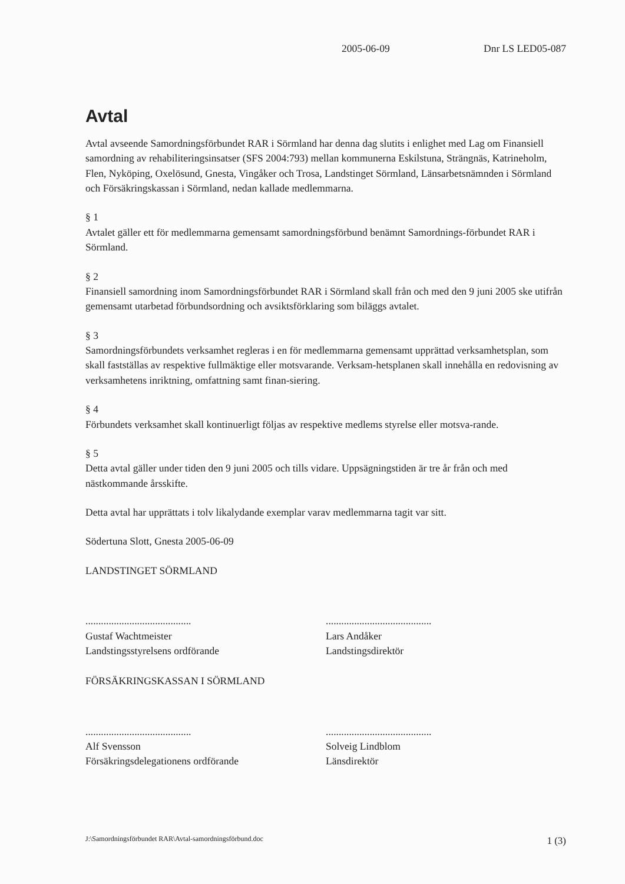2005-06-09 Dnr LS LED05-087
Avtal
Avtal avseende Samordningsförbundet RAR i Sörmland har denna dag slutits i enlighet med Lag om Finansiell samordning av rehabiliteringsinsatser (SFS 2004:793) mellan kommunerna Eskilstuna, Strängnäs, Katrineholm, Flen, Nyköping, Oxelösund, Gnesta, Vingåker och Trosa, Landstinget Sörmland, Länsarbetsnämnden i Sörmland och Försäkringskassan i Sörmland, nedan kallade medlemmarna.
§ 1
Avtalet gäller ett för medlemmarna gemensamt samordningsförbund benämnt Samordnings-förbundet RAR i Sörmland.
§ 2
Finansiell samordning inom Samordningsförbundet RAR i Sörmland skall från och med den 9 juni 2005 ske utifrån gemensamt utarbetad förbundsordning och avsiktsförklaring som biläggs avtalet.
§ 3
Samordningsförbundets verksamhet regleras i en för medlemmarna gemensamt upprättad verksamhetsplan, som skall fastställas av respektive fullmäktige eller motsvarande. Verksam-hetsplanen skall innehålla en redovisning av verksamhetens inriktning, omfattning samt finan-siering.
§ 4
Förbundets verksamhet skall kontinuerligt följas av respektive medlems styrelse eller motsva-rande.
§ 5
Detta avtal gäller under tiden den 9 juni 2005 och tills vidare. Uppsägningstiden är tre år från och med nästkommande årsskifte.
Detta avtal har upprättats i tolv likalydande exemplar varav medlemmarna tagit var sitt.
Södertuna Slott, Gnesta 2005-06-09
LANDSTINGET SÖRMLAND
.........................................
Gustaf Wachtmeister
Landstingsstyrelsens ordförande
.........................................
Lars Andåker
Landstingsdirektör
FÖRSÄKRINGSKASSAN I SÖRMLAND
.........................................
Alf Svensson
Försäkringsdelegationens ordförande
.........................................
Solveig Lindblom
Länsdirektör
J:\Samordningsförbundet RAR\Avtal-samordningsförbund.doc 1 (3)